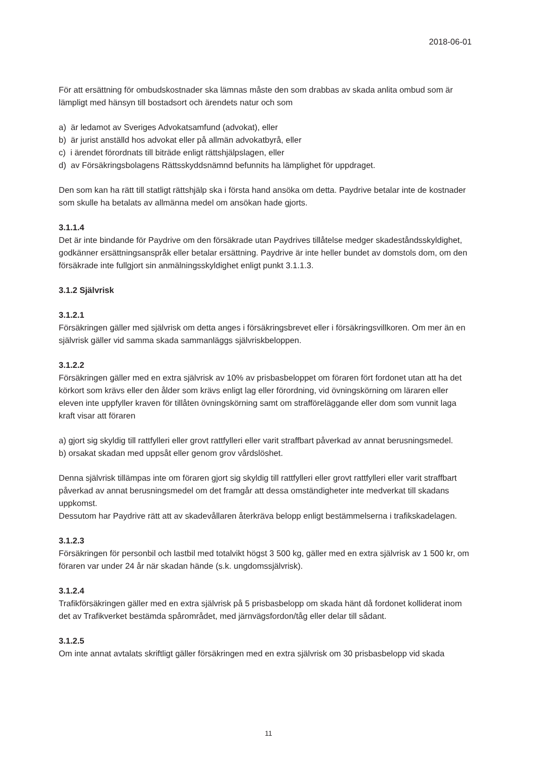2018-06-01
För att ersättning för ombudskostnader ska lämnas måste den som drabbas av skada anlita ombud som är lämpligt med hänsyn till bostadsort och ärendets natur och som
a) är ledamot av Sveriges Advokatsamfund (advokat), eller
b) är jurist anställd hos advokat eller på allmän advokatbyrå, eller
c) i ärendet förordnats till biträde enligt rättshjälpslagen, eller
d) av Försäkringsbolagens Rättsskyddsnämnd befunnits ha lämplighet för uppdraget.
Den som kan ha rätt till statligt rättshjälp ska i första hand ansöka om detta. Paydrive betalar inte de kostnader som skulle ha betalats av allmänna medel om ansökan hade gjorts.
3.1.1.4
Det är inte bindande för Paydrive om den försäkrade utan Paydrives tillåtelse medger skadeståndsskyldighet, godkänner ersättningsanspråk eller betalar ersättning. Paydrive är inte heller bundet av domstols dom, om den försäkrade inte fullgjort sin anmälningsskyldighet enligt punkt 3.1.1.3.
3.1.2 Självrisk
3.1.2.1
Försäkringen gäller med självrisk om detta anges i försäkringsbrevet eller i försäkringsvillkoren. Om mer än en självrisk gäller vid samma skada sammanläggs självriskbeloppen.
3.1.2.2
Försäkringen gäller med en extra självrisk av 10% av prisbasbeloppet om föraren fört fordonet utan att ha det körkort som krävs eller den ålder som krävs enligt lag eller förordning, vid övningskörning om läraren eller eleven inte uppfyller kraven för tillåten övningskörning samt om strafföreläggande eller dom som vunnit laga kraft visar att föraren
a) gjort sig skyldig till rattfylleri eller grovt rattfylleri eller varit straffbart påverkad av annat berusningsmedel.
b) orsakat skadan med uppsåt eller genom grov vårdslöshet.
Denna självrisk tillämpas inte om föraren gjort sig skyldig till rattfylleri eller grovt rattfylleri eller varit straffbart påverkad av annat berusningsmedel om det framgår att dessa omständigheter inte medverkat till skadans uppkomst.
Dessutom har Paydrive rätt att av skadevållaren återkräva belopp enligt bestämmelserna i trafikskadelagen.
3.1.2.3
Försäkringen för personbil och lastbil med totalvikt högst 3 500 kg, gäller med en extra självrisk av 1 500 kr, om föraren var under 24 år när skadan hände (s.k. ungdomssjälvrisk).
3.1.2.4
Trafikförsäkringen gäller med en extra självrisk på 5 prisbasbelopp om skada hänt då fordonet kolliderat inom det av Trafikverket bestämda spårområdet, med järnvägsfordon/tåg eller delar till sådant.
3.1.2.5
Om inte annat avtalats skriftligt gäller försäkringen med en extra självrisk om 30 prisbasbelopp vid skada
11